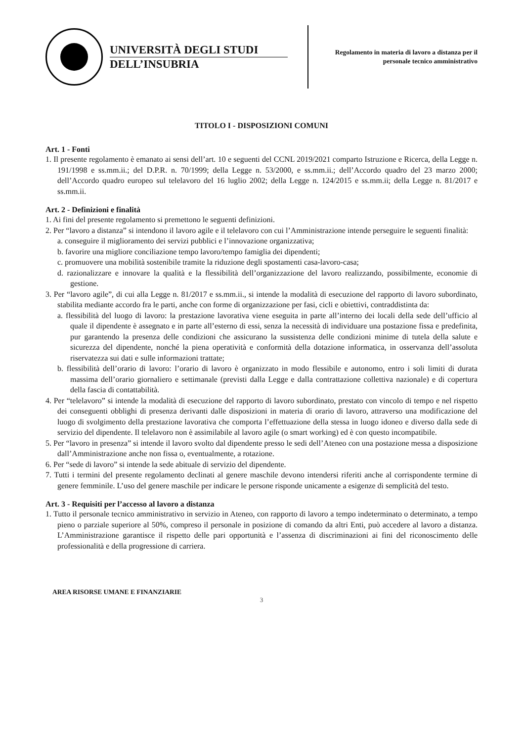UNIVERSITÀ DEGLI STUDI
DELL’INSUBRIA
Regolamento in materia di lavoro a distanza per il personale tecnico amministrativo
TITOLO I - DISPOSIZIONI COMUNI
Art. 1 - Fonti
1. Il presente regolamento è emanato ai sensi dell’art. 10 e seguenti del CCNL 2019/2021 comparto Istruzione e Ricerca, della Legge n. 191/1998 e ss.mm.ii.; del D.P.R. n. 70/1999; della Legge n. 53/2000, e ss.mm.ii.; dell’Accordo quadro del 23 marzo 2000; dell’Accordo quadro europeo sul telelavoro del 16 luglio 2002; della Legge n. 124/2015 e ss.mm.ii; della Legge n. 81/2017 e ss.mm.ii.
Art. 2 - Definizioni e finalità
1. Ai fini del presente regolamento si premettono le seguenti definizioni.
2. Per “lavoro a distanza” si intendono il lavoro agile e il telelavoro con cui l’Amministrazione intende perseguire le seguenti finalità:
a. conseguire il miglioramento dei servizi pubblici e l’innovazione organizzativa;
b. favorire una migliore conciliazione tempo lavoro/tempo famiglia dei dipendenti;
c. promuovere una mobilità sostenibile tramite la riduzione degli spostamenti casa-lavoro-casa;
d. razionalizzare e innovare la qualità e la flessibilità dell’organizzazione del lavoro realizzando, possibilmente, economie di gestione.
3. Per “lavoro agile”, di cui alla Legge n. 81/2017 e ss.mm.ii., si intende la modalità di esecuzione del rapporto di lavoro subordinato, stabilita mediante accordo fra le parti, anche con forme di organizzazione per fasi, cicli e obiettivi, contraddistinta da:
a. flessibilità del luogo di lavoro: la prestazione lavorativa viene eseguita in parte all’interno dei locali della sede dell’ufficio al quale il dipendente è assegnato e in parte all’esterno di essi, senza la necessità di individuare una postazione fissa e predefinita, pur garantendo la presenza delle condizioni che assicurano la sussistenza delle condizioni minime di tutela della salute e sicurezza del dipendente, nonché la piena operatività e conformità della dotazione informatica, in osservanza dell’assoluta riservatezza sui dati e sulle informazioni trattate;
b. flessibilità dell’orario di lavoro: l’orario di lavoro è organizzato in modo flessibile e autonomo, entro i soli limiti di durata massima dell’orario giornaliero e settimanale (previsti dalla Legge e dalla contrattazione collettiva nazionale) e di copertura della fascia di contattabilità.
4. Per “telelavoro” si intende la modalità di esecuzione del rapporto di lavoro subordinato, prestato con vincolo di tempo e nel rispetto dei conseguenti obblighi di presenza derivanti dalle disposizioni in materia di orario di lavoro, attraverso una modificazione del luogo di svolgimento della prestazione lavorativa che comporta l’effettuazione della stessa in luogo idoneo e diverso dalla sede di servizio del dipendente. Il telelavoro non è assimilabile al lavoro agile (o smart working) ed è con questo incompatibile.
5. Per “lavoro in presenza” si intende il lavoro svolto dal dipendente presso le sedi dell’Ateneo con una postazione messa a disposizione dall’Amministrazione anche non fissa o, eventualmente, a rotazione.
6. Per “sede di lavoro” si intende la sede abituale di servizio del dipendente.
7. Tutti i termini del presente regolamento declinati al genere maschile devono intendersi riferiti anche al corrispondente termine di genere femminile. L’uso del genere maschile per indicare le persone risponde unicamente a esigenze di semplicità del testo.
Art. 3 - Requisiti per l’accesso al lavoro a distanza
1. Tutto il personale tecnico amministrativo in servizio in Ateneo, con rapporto di lavoro a tempo indeterminato o determinato, a tempo pieno o parziale superiore al 50%, compreso il personale in posizione di comando da altri Enti, può accedere al lavoro a distanza. L’Amministrazione garantisce il rispetto delle pari opportunità e l’assenza di discriminazioni ai fini del riconoscimento delle professionalità e della progressione di carriera.
AREA RISORSE UMANE E FINANZIARIE
3